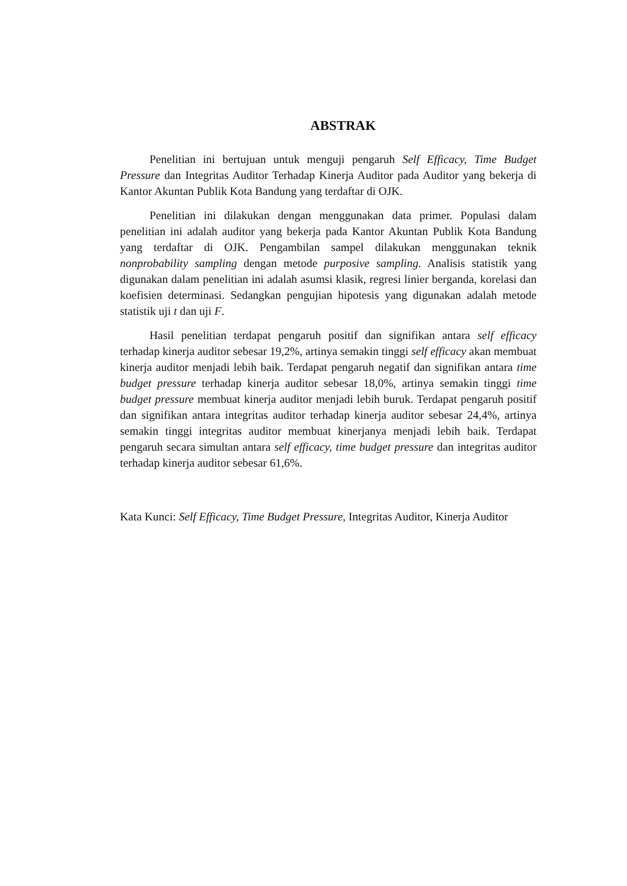ABSTRAK
Penelitian ini bertujuan untuk menguji pengaruh Self Efficacy, Time Budget Pressure dan Integritas Auditor Terhadap Kinerja Auditor pada Auditor yang bekerja di Kantor Akuntan Publik Kota Bandung yang terdaftar di OJK.
Penelitian ini dilakukan dengan menggunakan data primer. Populasi dalam penelitian ini adalah auditor yang bekerja pada Kantor Akuntan Publik Kota Bandung yang terdaftar di OJK. Pengambilan sampel dilakukan menggunakan teknik nonprobability sampling dengan metode purposive sampling. Analisis statistik yang digunakan dalam penelitian ini adalah asumsi klasik, regresi linier berganda, korelasi dan koefisien determinasi. Sedangkan pengujian hipotesis yang digunakan adalah metode statistik uji t dan uji F.
Hasil penelitian terdapat pengaruh positif dan signifikan antara self efficacy terhadap kinerja auditor sebesar 19,2%, artinya semakin tinggi self efficacy akan membuat kinerja auditor menjadi lebih baik. Terdapat pengaruh negatif dan signifikan antara time budget pressure terhadap kinerja auditor sebesar 18,0%, artinya semakin tinggi time budget pressure membuat kinerja auditor menjadi lebih buruk. Terdapat pengaruh positif dan signifikan antara integritas auditor terhadap kinerja auditor sebesar 24,4%, artinya semakin tinggi integritas auditor membuat kinerjanya menjadi lebih baik. Terdapat pengaruh secara simultan antara self efficacy, time budget pressure dan integritas auditor terhadap kinerja auditor sebesar 61,6%.
Kata Kunci: Self Efficacy, Time Budget Pressure, Integritas Auditor, Kinerja Auditor